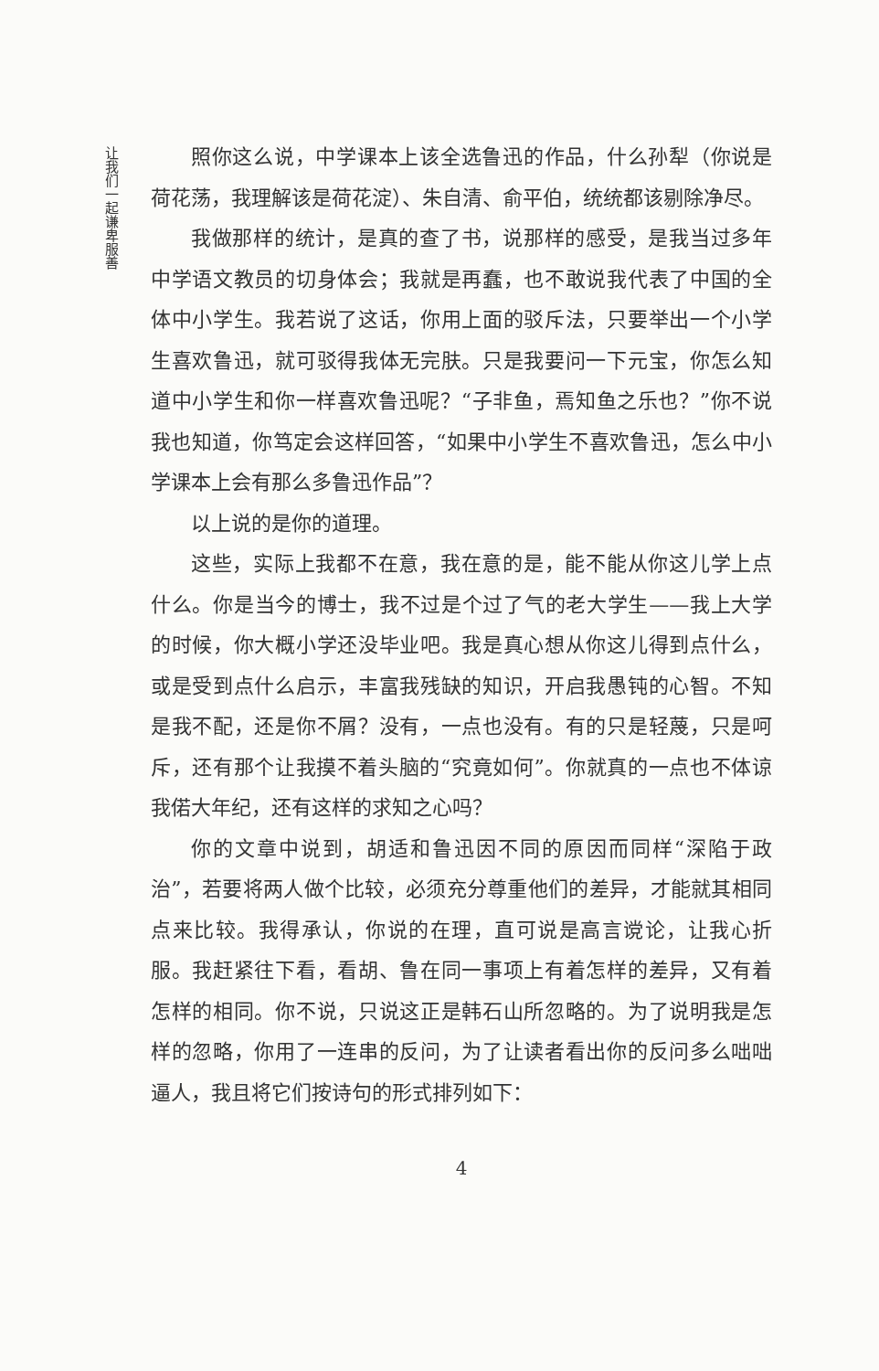让我们一起谦卑服善
照你这么说，中学课本上该全选鲁迅的作品，什么孙犁（你说是荷花荡，我理解该是荷花淀）、朱自清、俞平伯，统统都该剔除净尽。
我做那样的统计，是真的查了书，说那样的感受，是我当过多年中学语文教员的切身体会；我就是再蠢，也不敢说我代表了中国的全体中小学生。我若说了这话，你用上面的驳斥法，只要举出一个小学生喜欢鲁迅，就可驳得我体无完肤。只是我要问一下元宝，你怎么知道中小学生和你一样喜欢鲁迅呢？“子非鱼，焉知鱼之乐也？”你不说我也知道，你笃定会这样回答，“如果中小学生不喜欢鲁迅，怎么中小学课本上会有那么多鲁迅作品”？
以上说的是你的道理。
这些，实际上我都不在意，我在意的是，能不能从你这儿学上点什么。你是当今的博士，我不过是个过了气的老大学生——我上大学的时候，你大概小学还没毕业吧。我是真心想从你这儿得到点什么，或是受到点什么启示，丰富我残缺的知识，开启我愚钝的心智。不知是我不配，还是你不屑？没有，一点也没有。有的只是轻蔑，只是呵斥，还有那个让我摸不着头脑的“究竟如何”。你就真的一点也不体谅我偌大年纪，还有这样的求知之心吗？
你的文章中说到，胡适和鲁迅因不同的原因而同样“深陷于政治”，若要将两人做个比较，必须充分尊重他们的差异，才能就其相同点来比较。我得承认，你说的在理，直可说是高言谠论，让我心折服。我赶紧往下看，看胡、鲁在同一事项上有着怎样的差异，又有着怎样的相同。你不说，只说这正是韩石山所忽略的。为了说明我是怎样的忽略，你用了一连串的反问，为了让读者看出你的反问多么咄咄逼人，我且将它们按诗句的形式排列如下：
4